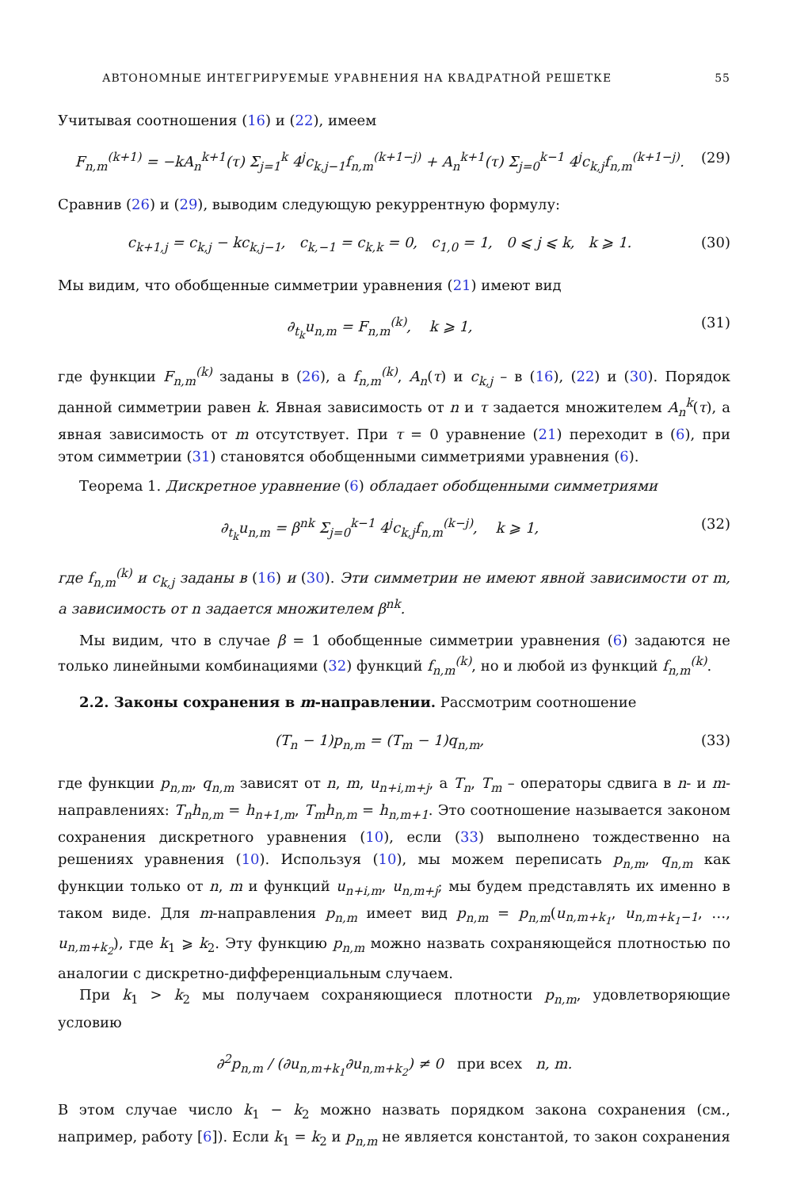АВТОНОМНЫЕ ИНТЕГРИРУЕМЫЕ УРАВНЕНИЯ НА КВАДРАТНОЙ РЕШЕТКЕ 55
Учитывая соотношения (16) и (22), имеем
F<sub>n,m</sub><sup>(k+1)</sup> = −kA<sub>n</sub><sup>k+1</sup>(τ) Σ<sub>j=1</sub><sup>k</sup> 4<sup>j</sup>c<sub>k,j−1</sub>f<sub>n,m</sub><sup>(k+1−j)</sup> + A<sub>n</sub><sup>k+1</sup>(τ) Σ<sub>j=0</sub><sup>k−1</sup> 4<sup>j</sup>c<sub>k,j</sub>f<sub>n,m</sub><sup>(k+1−j)</sup>. (29)
Сравнив (26) и (29), выводим следующую рекуррентную формулу:
c<sub>k+1,j</sub> = c<sub>k,j</sub> − kc<sub>k,j−1</sub>, c<sub>k,−1</sub> = c<sub>k,k</sub> = 0, c<sub>1,0</sub> = 1, 0 ⩽ j ⩽ k, k ⩾ 1. (30)
Мы видим, что обобщенные симметрии уравнения (21) имеют вид
∂<sub>t<sub>k</sub></sub>u<sub>n,m</sub> = F<sub>n,m</sub><sup>(k)</sup>, k ⩾ 1, (31)
где функции F<sub>n,m</sub><sup>(k)</sup> заданы в (26), а f<sub>n,m</sub><sup>(k)</sup>, A<sub>n</sub>(τ) и c<sub>k,j</sub> – в (16), (22) и (30). Порядок данной симметрии равен k. Явная зависимость от n и τ задается множителем A<sub>n</sub><sup>k</sup>(τ), а явная зависимость от m отсутствует. При τ = 0 уравнение (21) переходит в (6), при этом симметрии (31) становятся обобщенными симметриями уравнения (6).
Теорема 1. Дискретное уравнение (6) обладает обобщенными симметриями
∂<sub>t<sub>k</sub></sub>u<sub>n,m</sub> = β<sup>nk</sup> Σ<sub>j=0</sub><sup>k−1</sup> 4<sup>j</sup>c<sub>k,j</sub>f<sub>n,m</sub><sup>(k−j)</sup>, k ⩾ 1, (32)
где f<sub>n,m</sub><sup>(k)</sup> и c<sub>k,j</sub> заданы в (16) и (30). Эти симметрии не имеют явной зависимости от m, а зависимость от n задается множителем β<sup>nk</sup>.
Мы видим, что в случае β = 1 обобщенные симметрии уравнения (6) задаются не только линейными комбинациями (32) функций f<sub>n,m</sub><sup>(k)</sup>, но и любой из функций f<sub>n,m</sub><sup>(k)</sup>.
2.2. Законы сохранения в m-направлении. Рассмотрим соотношение
(T<sub>n</sub> − 1)p<sub>n,m</sub> = (T<sub>m</sub> − 1)q<sub>n,m</sub>, (33)
где функции p<sub>n,m</sub>, q<sub>n,m</sub> зависят от n, m, u<sub>n+i,m+j</sub>, а T<sub>n</sub>, T<sub>m</sub> – операторы сдвига в n- и m-направлениях: T<sub>n</sub>h<sub>n,m</sub> = h<sub>n+1,m</sub>, T<sub>m</sub>h<sub>n,m</sub> = h<sub>n,m+1</sub>. Это соотношение называется законом сохранения дискретного уравнения (10), если (33) выполнено тождественно на решениях уравнения (10). Используя (10), мы можем переписать p<sub>n,m</sub>, q<sub>n,m</sub> как функции только от n, m и функций u<sub>n+i,m</sub>, u<sub>n,m+j</sub>; мы будем представлять их именно в таком виде. Для m-направления p<sub>n,m</sub> имеет вид p<sub>n,m</sub> = p<sub>n,m</sub>(u<sub>n,m+k<sub>1</sub></sub>, u<sub>n,m+k<sub>1</sub>−1</sub>, …, u<sub>n,m+k<sub>2</sub></sub>), где k<sub>1</sub> ⩾ k<sub>2</sub>. Эту функцию p<sub>n,m</sub> можно назвать сохраняющейся плотностью по аналогии с дискретно-дифференциальным случаем.
При k<sub>1</sub> > k<sub>2</sub> мы получаем сохраняющиеся плотности p<sub>n,m</sub>, удовлетворяющие условию
∂<sup>2</sup>p<sub>n,m</sub> / (∂u<sub>n,m+k<sub>1</sub></sub>∂u<sub>n,m+k<sub>2</sub></sub>) ≠ 0 при всех n, m.
В этом случае число k<sub>1</sub> − k<sub>2</sub> можно назвать порядком закона сохранения (см., например, работу [6]). Если k<sub>1</sub> = k<sub>2</sub> и p<sub>n,m</sub> не является константой, то закон сохранения